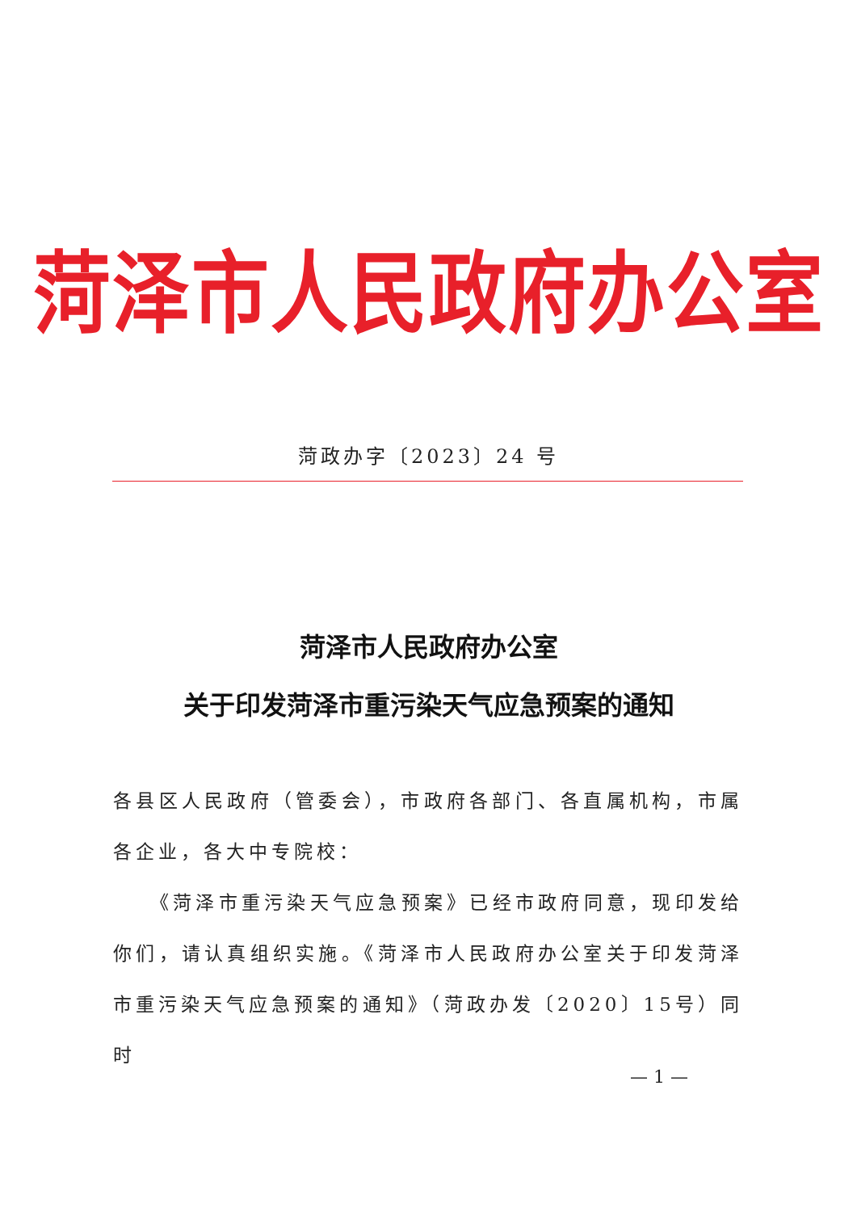菏泽市人民政府办公室
菏政办字〔2023〕24 号
菏泽市人民政府办公室
关于印发菏泽市重污染天气应急预案的通知
各县区人民政府（管委会），市政府各部门、各直属机构，市属各企业，各大中专院校：
《菏泽市重污染天气应急预案》已经市政府同意，现印发给你们，请认真组织实施。《菏泽市人民政府办公室关于印发菏泽市重污染天气应急预案的通知》（菏政办发〔2020〕15号）同时
— 1 —